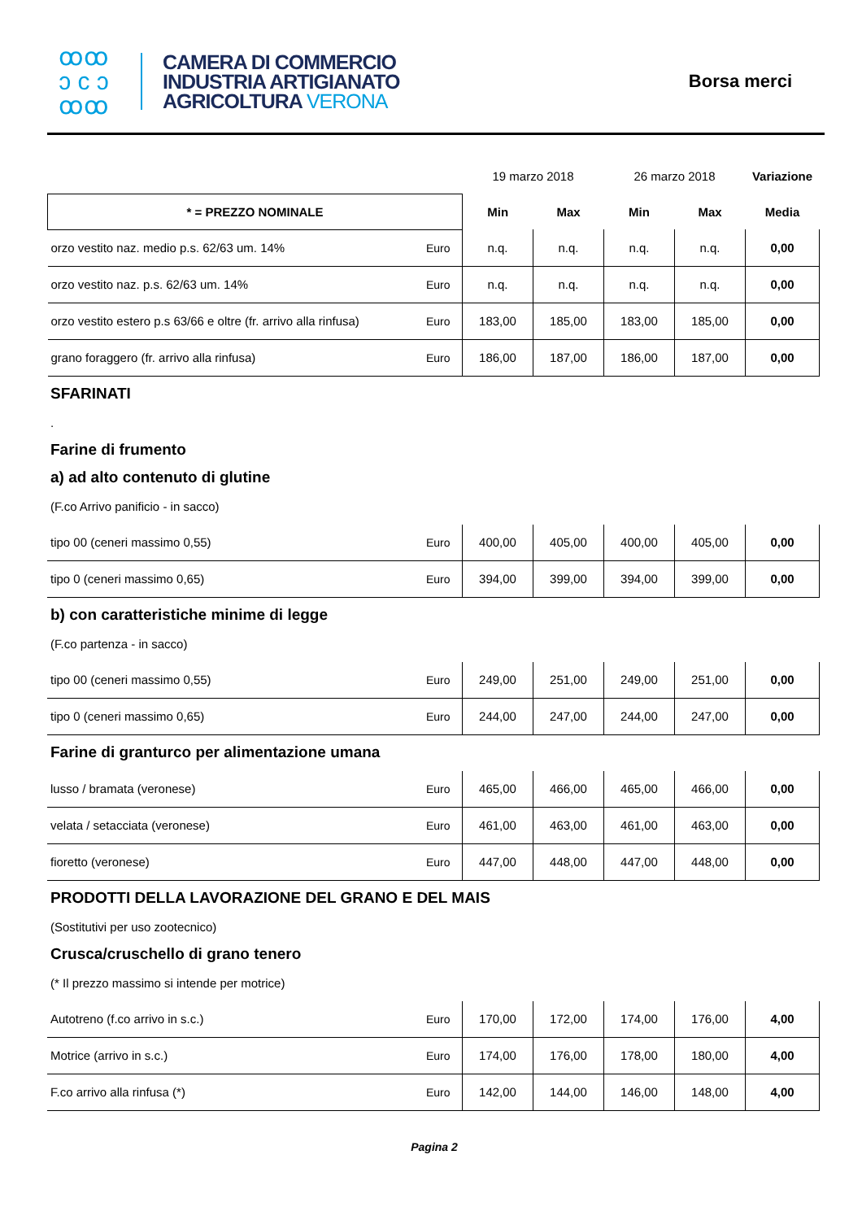ꝏꝏ
ɔ c ɔ
ꝏꝏ
CAMERA DI COMMERCIO
INDUSTRIA ARTIGIANATO
AGRICOLTURA VERONA
Borsa merci
| | | 19 marzo 2018 | | 26 marzo 2018 | | Variazione |
| --- | --- | --- | --- | --- | --- | --- |
| * = PREZZO NOMINALE | | Min | Max | Min | Max | Media |
| orzo vestito naz. medio p.s. 62/63 um. 14% | Euro | n.q. | n.q. | n.q. | n.q. | 0,00 |
| orzo vestito naz. p.s. 62/63 um. 14% | Euro | n.q. | n.q. | n.q. | n.q. | 0,00 |
| orzo vestito estero p.s 63/66 e oltre (fr. arrivo alla rinfusa) | Euro | 183,00 | 185,00 | 183,00 | 185,00 | 0,00 |
| grano foraggero (fr. arrivo alla rinfusa) | Euro | 186,00 | 187,00 | 186,00 | 187,00 | 0,00 |
SFARINATI
.
Farine di frumento
a) ad alto contenuto di glutine
(F.co Arrivo panificio - in sacco)
| tipo 00 (ceneri massimo 0,55) | Euro | 400,00 | 405,00 | 400,00 | 405,00 | 0,00 |
| tipo 0 (ceneri massimo 0,65) | Euro | 394,00 | 399,00 | 394,00 | 399,00 | 0,00 |
b) con caratteristiche minime di legge
(F.co partenza - in sacco)
| tipo 00 (ceneri massimo 0,55) | Euro | 249,00 | 251,00 | 249,00 | 251,00 | 0,00 |
| tipo 0 (ceneri massimo 0,65) | Euro | 244,00 | 247,00 | 244,00 | 247,00 | 0,00 |
Farine di granturco per alimentazione umana
| lusso / bramata (veronese) | Euro | 465,00 | 466,00 | 465,00 | 466,00 | 0,00 |
| velata / setacciata (veronese) | Euro | 461,00 | 463,00 | 461,00 | 463,00 | 0,00 |
| fioretto (veronese) | Euro | 447,00 | 448,00 | 447,00 | 448,00 | 0,00 |
PRODOTTI DELLA LAVORAZIONE DEL GRANO E DEL MAIS
(Sostitutivi per uso zootecnico)
Crusca/cruschello di grano tenero
(* Il prezzo massimo si intende per motrice)
| Autotreno (f.co arrivo in s.c.) | Euro | 170,00 | 172,00 | 174,00 | 176,00 | 4,00 |
| Motrice (arrivo in s.c.) | Euro | 174,00 | 176,00 | 178,00 | 180,00 | 4,00 |
| F.co arrivo alla rinfusa (*) | Euro | 142,00 | 144,00 | 146,00 | 148,00 | 4,00 |
Pagina 2